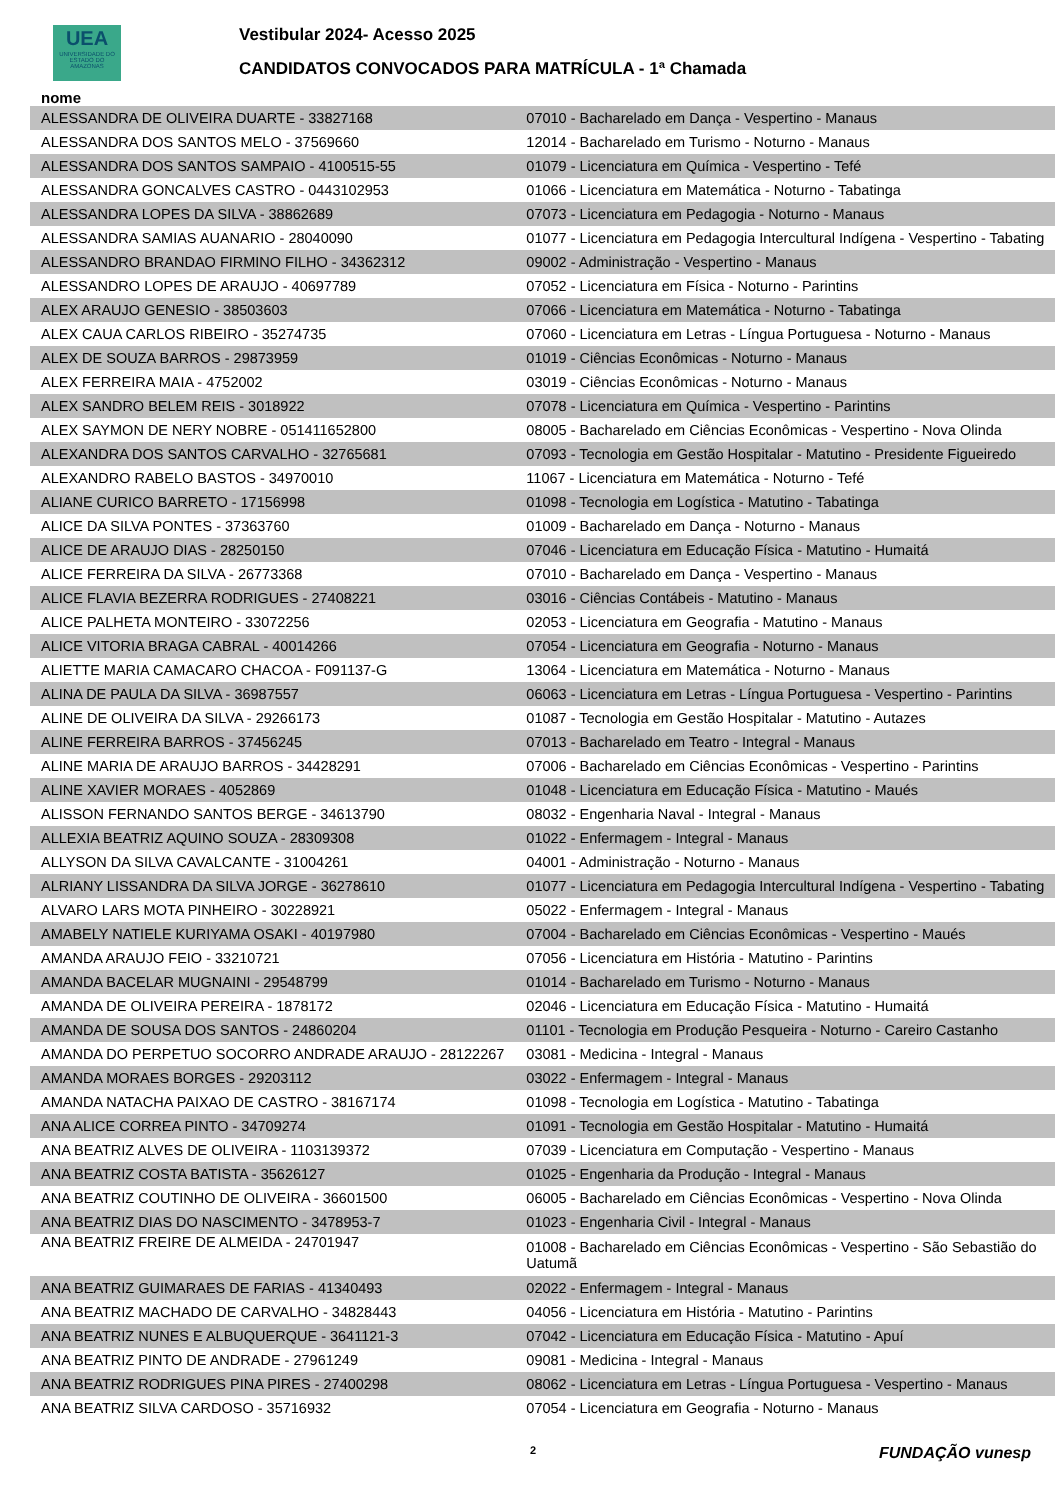UEA
UNIVERSIDADE DO ESTADO DO AMAZONAS
Vestibular 2024- Acesso 2025
CANDIDATOS CONVOCADOS PARA MATRÍCULA - 1ª Chamada
nome
| ALESSANDRA DE OLIVEIRA DUARTE - 33827168 | 07010 - Bacharelado em Dança - Vespertino - Manaus |
| ALESSANDRA DOS SANTOS MELO - 37569660 | 12014 - Bacharelado em Turismo - Noturno - Manaus |
| ALESSANDRA DOS SANTOS SAMPAIO - 4100515-55 | 01079 - Licenciatura em Química - Vespertino - Tefé |
| ALESSANDRA GONCALVES CASTRO - 0443102953 | 01066 - Licenciatura em Matemática - Noturno - Tabatinga |
| ALESSANDRA LOPES DA SILVA - 38862689 | 07073 - Licenciatura em Pedagogia - Noturno - Manaus |
| ALESSANDRA SAMIAS AUANARIO - 28040090 | 01077 - Licenciatura em Pedagogia Intercultural Indígena - Vespertino - Tabating |
| ALESSANDRO BRANDAO FIRMINO FILHO - 34362312 | 09002 - Administração - Vespertino - Manaus |
| ALESSANDRO LOPES DE ARAUJO - 40697789 | 07052 - Licenciatura em Física - Noturno - Parintins |
| ALEX ARAUJO GENESIO - 38503603 | 07066 - Licenciatura em Matemática - Noturno - Tabatinga |
| ALEX CAUA CARLOS RIBEIRO - 35274735 | 07060 - Licenciatura em Letras - Língua Portuguesa - Noturno - Manaus |
| ALEX DE SOUZA BARROS - 29873959 | 01019 - Ciências Econômicas - Noturno - Manaus |
| ALEX FERREIRA MAIA - 4752002 | 03019 - Ciências Econômicas - Noturno - Manaus |
| ALEX SANDRO BELEM REIS - 3018922 | 07078 - Licenciatura em Química - Vespertino - Parintins |
| ALEX SAYMON DE NERY NOBRE - 051411652800 | 08005 - Bacharelado em Ciências Econômicas - Vespertino - Nova Olinda |
| ALEXANDRA DOS SANTOS CARVALHO - 32765681 | 07093 - Tecnologia em Gestão Hospitalar - Matutino - Presidente Figueiredo |
| ALEXANDRO RABELO BASTOS - 34970010 | 11067 - Licenciatura em Matemática - Noturno - Tefé |
| ALIANE CURICO BARRETO - 17156998 | 01098 - Tecnologia em Logística - Matutino - Tabatinga |
| ALICE DA SILVA PONTES - 37363760 | 01009 - Bacharelado em Dança - Noturno - Manaus |
| ALICE DE ARAUJO DIAS - 28250150 | 07046 - Licenciatura em Educação Física - Matutino - Humaitá |
| ALICE FERREIRA DA SILVA - 26773368 | 07010 - Bacharelado em Dança - Vespertino - Manaus |
| ALICE FLAVIA BEZERRA RODRIGUES - 27408221 | 03016 - Ciências Contábeis - Matutino - Manaus |
| ALICE PALHETA MONTEIRO - 33072256 | 02053 - Licenciatura em Geografia - Matutino - Manaus |
| ALICE VITORIA BRAGA CABRAL - 40014266 | 07054 - Licenciatura em Geografia - Noturno - Manaus |
| ALIETTE MARIA CAMACARO CHACOA - F091137-G | 13064 - Licenciatura em Matemática - Noturno - Manaus |
| ALINA DE PAULA DA SILVA - 36987557 | 06063 - Licenciatura em Letras - Língua Portuguesa - Vespertino - Parintins |
| ALINE DE OLIVEIRA DA SILVA - 29266173 | 01087 - Tecnologia em Gestão Hospitalar - Matutino - Autazes |
| ALINE FERREIRA BARROS - 37456245 | 07013 - Bacharelado em Teatro - Integral - Manaus |
| ALINE MARIA DE ARAUJO BARROS - 34428291 | 07006 - Bacharelado em Ciências Econômicas - Vespertino - Parintins |
| ALINE XAVIER MORAES - 4052869 | 01048 - Licenciatura em Educação Física - Matutino - Maués |
| ALISSON FERNANDO SANTOS BERGE - 34613790 | 08032 - Engenharia Naval - Integral - Manaus |
| ALLEXIA BEATRIZ AQUINO SOUZA - 28309308 | 01022 - Enfermagem - Integral - Manaus |
| ALLYSON DA SILVA CAVALCANTE - 31004261 | 04001 - Administração - Noturno - Manaus |
| ALRIANY LISSANDRA DA SILVA JORGE - 36278610 | 01077 - Licenciatura em Pedagogia Intercultural Indígena - Vespertino - Tabating |
| ALVARO LARS MOTA PINHEIRO - 30228921 | 05022 - Enfermagem - Integral - Manaus |
| AMABELY NATIELE KURIYAMA OSAKI - 40197980 | 07004 - Bacharelado em Ciências Econômicas - Vespertino - Maués |
| AMANDA ARAUJO FEIO - 33210721 | 07056 - Licenciatura em História - Matutino - Parintins |
| AMANDA BACELAR MUGNAINI - 29548799 | 01014 - Bacharelado em Turismo - Noturno - Manaus |
| AMANDA DE OLIVEIRA PEREIRA - 1878172 | 02046 - Licenciatura em Educação Física - Matutino - Humaitá |
| AMANDA DE SOUSA DOS SANTOS - 24860204 | 01101 - Tecnologia em Produção Pesqueira - Noturno - Careiro Castanho |
| AMANDA DO PERPETUO SOCORRO ANDRADE ARAUJO - 28122267 | 03081 - Medicina - Integral - Manaus |
| AMANDA MORAES BORGES - 29203112 | 03022 - Enfermagem - Integral - Manaus |
| AMANDA NATACHA PAIXAO DE CASTRO - 38167174 | 01098 - Tecnologia em Logística - Matutino - Tabatinga |
| ANA ALICE CORREA PINTO - 34709274 | 01091 - Tecnologia em Gestão Hospitalar - Matutino - Humaitá |
| ANA BEATRIZ ALVES DE OLIVEIRA - 1103139372 | 07039 - Licenciatura em Computação - Vespertino - Manaus |
| ANA BEATRIZ COSTA BATISTA - 35626127 | 01025 - Engenharia da Produção - Integral - Manaus |
| ANA BEATRIZ COUTINHO DE OLIVEIRA - 36601500 | 06005 - Bacharelado em Ciências Econômicas - Vespertino - Nova Olinda |
| ANA BEATRIZ DIAS DO NASCIMENTO - 3478953-7 | 01023 - Engenharia Civil - Integral - Manaus |
| ANA BEATRIZ FREIRE DE ALMEIDA - 24701947 | 01008 - Bacharelado em Ciências Econômicas - Vespertino - São Sebastião do Uatumã |
| ANA BEATRIZ GUIMARAES DE FARIAS - 41340493 | 02022 - Enfermagem - Integral - Manaus |
| ANA BEATRIZ MACHADO DE CARVALHO - 34828443 | 04056 - Licenciatura em História - Matutino - Parintins |
| ANA BEATRIZ NUNES E ALBUQUERQUE - 3641121-3 | 07042 - Licenciatura em Educação Física - Matutino - Apuí |
| ANA BEATRIZ PINTO DE ANDRADE - 27961249 | 09081 - Medicina - Integral - Manaus |
| ANA BEATRIZ RODRIGUES PINA PIRES - 27400298 | 08062 - Licenciatura em Letras - Língua Portuguesa - Vespertino - Manaus |
| ANA BEATRIZ SILVA CARDOSO - 35716932 | 07054 - Licenciatura em Geografia - Noturno - Manaus |
2 FUNDAÇÃO vunesp